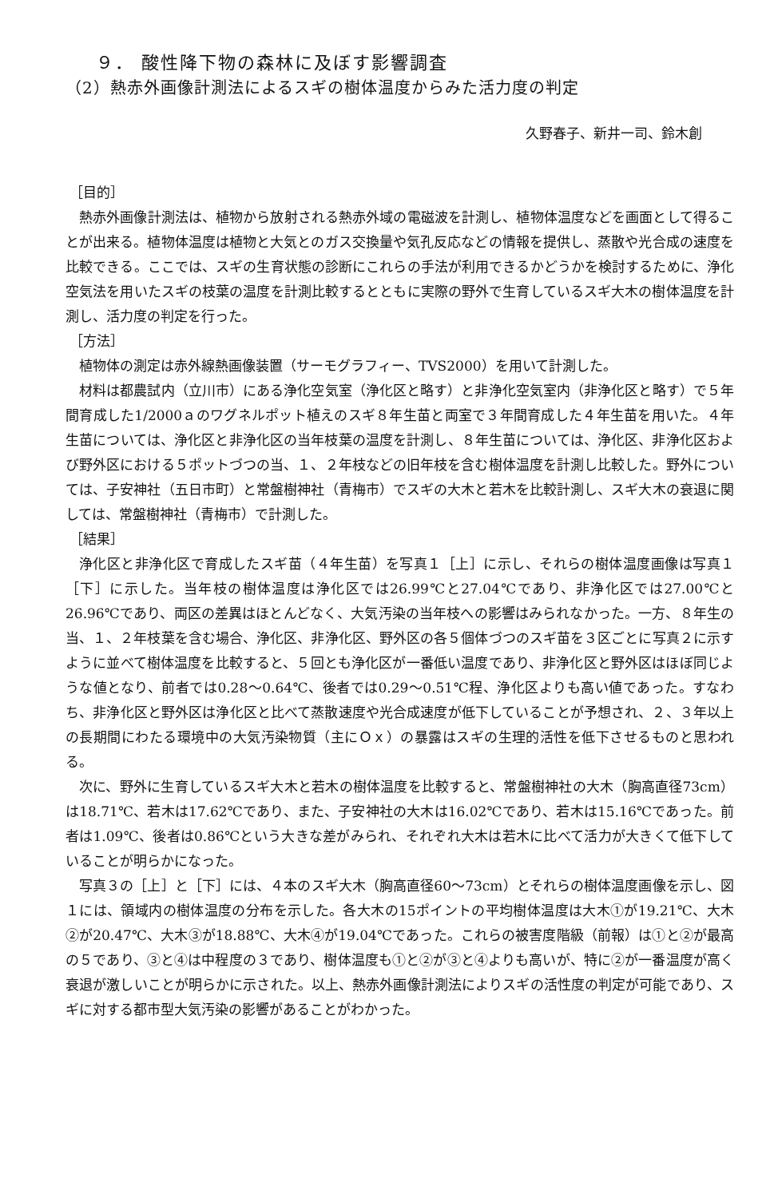９． 酸性降下物の森林に及ぼす影響調査
（2）熱赤外画像計測法によるスギの樹体温度からみた活力度の判定
久野春子、新井一司、鈴木創
［目的］
熱赤外画像計測法は、植物から放射される熱赤外域の電磁波を計測し、植物体温度などを画面として得ることが出来る。植物体温度は植物と大気とのガス交換量や気孔反応などの情報を提供し、蒸散や光合成の速度を比較できる。ここでは、スギの生育状態の診断にこれらの手法が利用できるかどうかを検討するために、浄化空気法を用いたスギの枝葉の温度を計測比較するとともに実際の野外で生育しているスギ大木の樹体温度を計測し、活力度の判定を行った。
［方法］
植物体の測定は赤外線熱画像装置（サーモグラフィー、TVS2000）を用いて計測した。
材料は都農試内（立川市）にある浄化空気室（浄化区と略す）と非浄化空気室内（非浄化区と略す）で５年間育成した1/2000ａのワグネルポット植えのスギ８年生苗と両室で３年間育成した４年生苗を用いた。４年生苗については、浄化区と非浄化区の当年枝葉の温度を計測し、８年生苗については、浄化区、非浄化区および野外区における５ポットづつの当、１、２年枝などの旧年枝を含む樹体温度を計測し比較した。野外については、子安神社（五日市町）と常盤樹神社（青梅市）でスギの大木と若木を比較計測し、スギ大木の衰退に関しては、常盤樹神社（青梅市）で計測した。
［結果］
浄化区と非浄化区で育成したスギ苗（４年生苗）を写真１［上］に示し、それらの樹体温度画像は写真１［下］に示した。当年枝の樹体温度は浄化区では26.99℃と27.04℃であり、非浄化区では27.00℃と26.96℃であり、両区の差異はほとんどなく、大気汚染の当年枝への影響はみられなかった。一方、８年生の当、１、２年枝葉を含む場合、浄化区、非浄化区、野外区の各５個体づつのスギ苗を３区ごとに写真２に示すように並べて樹体温度を比較すると、５回とも浄化区が一番低い温度であり、非浄化区と野外区はほぼ同じような値となり、前者では0.28～0.64℃、後者では0.29～0.51℃程、浄化区よりも高い値であった。すなわち、非浄化区と野外区は浄化区と比べて蒸散速度や光合成速度が低下していることが予想され、２、３年以上の長期間にわたる環境中の大気汚染物質（主にＯｘ）の暴露はスギの生理的活性を低下させるものと思われる。
次に、野外に生育しているスギ大木と若木の樹体温度を比較すると、常盤樹神社の大木（胸高直径73cm）は18.71℃、若木は17.62℃であり、また、子安神社の大木は16.02℃であり、若木は15.16℃であった。前者は1.09℃、後者は0.86℃という大きな差がみられ、それぞれ大木は若木に比べて活力が大きくて低下していることが明らかになった。
写真３の［上］と［下］には、４本のスギ大木（胸高直径60～73cm）とそれらの樹体温度画像を示し、図１には、領域内の樹体温度の分布を示した。各大木の15ポイントの平均樹体温度は大木①が19.21℃、大木②が20.47℃、大木③が18.88℃、大木④が19.04℃であった。これらの被害度階級（前報）は①と②が最高の５であり、③と④は中程度の３であり、樹体温度も①と②が③と④よりも高いが、特に②が一番温度が高く衰退が激しいことが明らかに示された。以上、熱赤外画像計測法によりスギの活性度の判定が可能であり、スギに対する都市型大気汚染の影響があることがわかった。